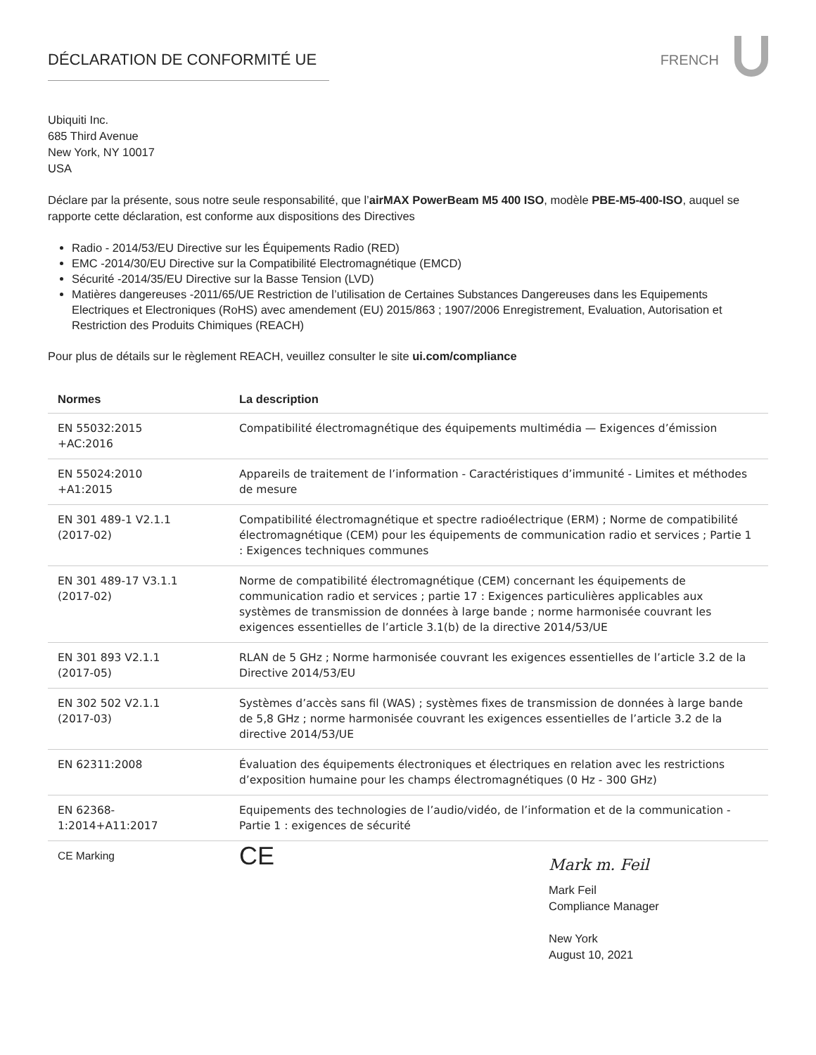DÉCLARATION DE CONFORMITÉ UE FRENCH
Ubiquiti Inc.
685 Third Avenue
New York, NY 10017
USA
Déclare par la présente, sous notre seule responsabilité, que l’airMAX PowerBeam M5 400 ISO, modèle PBE-M5-400-ISO, auquel se rapporte cette déclaration, est conforme aux dispositions des Directives
Radio - 2014/53/EU Directive sur les Équipements Radio (RED)
EMC -2014/30/EU Directive sur la Compatibilité Electromagnétique (EMCD)
Sécurité -2014/35/EU Directive sur la Basse Tension (LVD)
Matières dangereuses -2011/65/UE Restriction de l’utilisation de Certaines Substances Dangereuses dans les Equipements Electriques et Electroniques (RoHS) avec amendement (EU) 2015/863 ; 1907/2006 Enregistrement, Evaluation, Autorisation et Restriction des Produits Chimiques (REACH)
Pour plus de détails sur le règlement REACH, veuillez consulter le site ui.com/compliance
| Normes | La description |
| --- | --- |
| EN 55032:2015 +AC:2016 | Compatibilité électromagnétique des équipements multimédia — Exigences d’émission |
| EN 55024:2010 +A1:2015 | Appareils de traitement de l’information - Caractéristiques d’immunité - Limites et méthodes de mesure |
| EN 301 489-1 V2.1.1 (2017-02) | Compatibilité électromagnétique et spectre radioélectrique (ERM) ; Norme de compatibilité électromagnétique (CEM) pour les équipements de communication radio et services ; Partie 1 : Exigences techniques communes |
| EN 301 489-17 V3.1.1 (2017-02) | Norme de compatibilité électromagnétique (CEM) concernant les équipements de communication radio et services ; partie 17 : Exigences particulières applicables aux systèmes de transmission de données à large bande ; norme harmonisée couvrant les exigences essentielles de l’article 3.1(b) de la directive 2014/53/UE |
| EN 301 893 V2.1.1 (2017-05) | RLAN de 5 GHz ; Norme harmonisée couvrant les exigences essentielles de l’article 3.2 de la Directive 2014/53/EU |
| EN 302 502 V2.1.1 (2017-03) | Systèmes d’accès sans fil (WAS) ; systèmes fixes de transmission de données à large bande de 5,8 GHz ; norme harmonisée couvrant les exigences essentielles de l’article 3.2 de la directive 2014/53/UE |
| EN 62311:2008 | Évaluation des équipements électroniques et électriques en relation avec les restrictions d’exposition humaine pour les champs électromagnétiques (0 Hz - 300 GHz) |
| EN 62368- 1:2014+A11:2017 | Equipements des technologies de l’audio/vidéo, de l’information et de la communication - Partie 1 : exigences de sécurité |
| CE Marking | CE |
Mark m. Feil
Mark Feil
Compliance Manager
New York
August 10, 2021